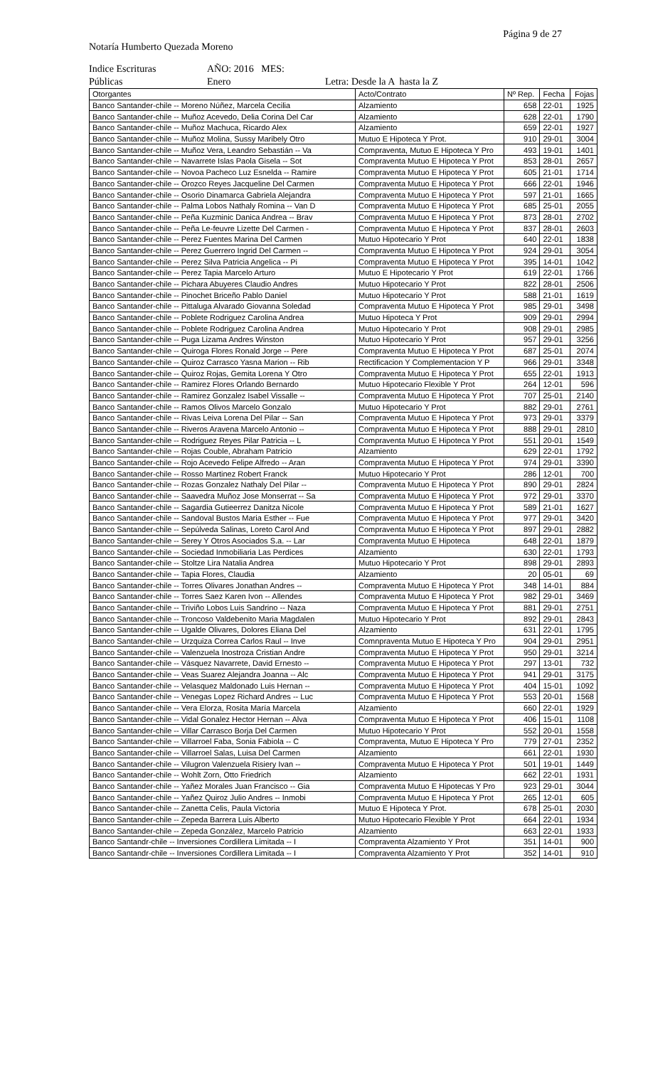Página 9 de 27
Notaría Humberto Quezada Moreno
Indice Escrituras
Públicas
AÑO: 2016 MES:
Enero
Letra: Desde la A hasta la Z
| Otorgantes | Acto/Contrato | Nº Rep. | Fecha | Fojas |
| --- | --- | --- | --- | --- |
| Banco Santander-chile -- Moreno Núñez, Marcela Cecilia | Alzamiento | 658 | 22-01 | 1925 |
| Banco Santander-chile -- Muñoz Acevedo, Delia Corina Del Car | Alzamiento | 628 | 22-01 | 1790 |
| Banco Santander-chile -- Muñoz Machuca, Ricardo Alex | Alzamiento | 659 | 22-01 | 1927 |
| Banco Santander-chile -- Muñoz Molina, Sussy Maribely Otro | Mutuo E Hipoteca Y Prot. | 910 | 29-01 | 3004 |
| Banco Santander-chile -- Muñoz Vera, Leandro Sebastián -- Va | Compraventa, Mutuo E Hipoteca Y Pro | 493 | 19-01 | 1401 |
| Banco Santander-chile -- Navarrete Islas Paola Gisela -- Sot | Compraventa Mutuo E Hipoteca Y Prot | 853 | 28-01 | 2657 |
| Banco Santander-chile -- Novoa Pacheco Luz Esnelda -- Ramire | Compraventa Mutuo E Hipoteca Y Prot | 605 | 21-01 | 1714 |
| Banco Santander-chile -- Orozco Reyes Jacqueline Del Carmen | Compraventa Mutuo E Hipoteca Y Prot | 666 | 22-01 | 1946 |
| Banco Santander-chile -- Osorio Dinamarca Gabriela Alejandra | Compraventa Mutuo E Hipoteca Y Prot | 597 | 21-01 | 1665 |
| Banco Santander-chile -- Palma Lobos Nathaly Romina -- Van D | Compraventa Mutuo E Hipoteca Y Prot | 685 | 25-01 | 2055 |
| Banco Santander-chile -- Peña Kuzminic Danica Andrea -- Brav | Compraventa Mutuo E Hipoteca Y Prot | 873 | 28-01 | 2702 |
| Banco Santander-chile -- Peña Le-feuvre Lizette Del Carmen - | Compraventa Mutuo E Hipoteca Y Prot | 837 | 28-01 | 2603 |
| Banco Santander-chile -- Perez Fuentes Marina Del Carmen | Mutuo Hipotecario Y Prot | 640 | 22-01 | 1838 |
| Banco Santander-chile -- Perez Guerrero Ingrid Del Carmen -- | Compraventa Mutuo E Hipoteca Y Prot | 924 | 29-01 | 3054 |
| Banco Santander-chile -- Perez Silva Patricia Angelica -- Pi | Compraventa Mutuo E Hipoteca Y Prot | 395 | 14-01 | 1042 |
| Banco Santander-chile -- Perez Tapia Marcelo Arturo | Mutuo E Hipotecario Y Prot | 619 | 22-01 | 1766 |
| Banco Santander-chile -- Pichara Abuyeres Claudio Andres | Mutuo Hipotecario Y Prot | 822 | 28-01 | 2506 |
| Banco Santander-chile -- Pinochet Briceño Pablo Daniel | Mutuo Hipotecario Y Prot | 588 | 21-01 | 1619 |
| Banco Santander-chile -- Pittaluga Alvarado Giovanna Soledad | Compraventa Mutuo E Hipoteca Y Prot | 985 | 29-01 | 3498 |
| Banco Santander-chile -- Poblete Rodriguez Carolina Andrea | Mutuo Hipoteca Y Prot | 909 | 29-01 | 2994 |
| Banco Santander-chile -- Poblete Rodriguez Carolina Andrea | Mutuo Hipotecario Y Prot | 908 | 29-01 | 2985 |
| Banco Santander-chile -- Puga Lizama Andres Winston | Mutuo Hipotecario Y Prot | 957 | 29-01 | 3256 |
| Banco Santander-chile -- Quiroga Flores Ronald Jorge -- Pere | Compraventa Mutuo E Hipoteca Y Prot | 687 | 25-01 | 2074 |
| Banco Santander-chile -- Quiroz Carrasco Yasna Marion -- Rib | Rectificacion Y Complementacion Y P | 966 | 29-01 | 3348 |
| Banco Santander-chile -- Quiroz Rojas, Gemita Lorena Y Otro | Compraventa Mutuo E Hipoteca Y Prot | 655 | 22-01 | 1913 |
| Banco Santander-chile -- Ramirez Flores Orlando Bernardo | Mutuo Hipotecario Flexible Y Prot | 264 | 12-01 | 596 |
| Banco Santander-chile -- Ramirez Gonzalez Isabel Vissalle -- | Compraventa Mutuo E Hipoteca Y Prot | 707 | 25-01 | 2140 |
| Banco Santander-chile -- Ramos Olivos Marcelo Gonzalo | Mutuo Hipotecario Y Prot | 882 | 29-01 | 2761 |
| Banco Santander-chile -- Rivas Leiva Lorena Del Pilar -- San | Compraventa Mutuo E Hipoteca Y Prot | 973 | 29-01 | 3379 |
| Banco Santander-chile -- Riveros Aravena Marcelo Antonio -- | Compraventa Mutuo E Hipoteca Y Prot | 888 | 29-01 | 2810 |
| Banco Santander-chile -- Rodriguez Reyes Pilar Patricia -- L | Compraventa Mutuo E Hipoteca Y Prot | 551 | 20-01 | 1549 |
| Banco Santander-chile -- Rojas Couble, Abraham Patricio | Alzamiento | 629 | 22-01 | 1792 |
| Banco Santander-chile -- Rojo Acevedo Felipe Alfredo -- Aran | Compraventa Mutuo E Hipoteca Y Prot | 974 | 29-01 | 3390 |
| Banco Santander-chile -- Rosso Martinez Robert Franck | Mutuo Hipotecario Y Prot | 286 | 12-01 | 700 |
| Banco Santander-chile -- Rozas Gonzalez Nathaly Del Pilar -- | Compraventa Mutuo E Hipoteca Y Prot | 890 | 29-01 | 2824 |
| Banco Santander-chile -- Saavedra Muñoz Jose Monserrat -- Sa | Compraventa Mutuo E Hipoteca Y Prot | 972 | 29-01 | 3370 |
| Banco Santander-chile -- Sagardia Gutieerrez Danitza Nicole | Compraventa Mutuo E Hipoteca Y Prot | 589 | 21-01 | 1627 |
| Banco Santander-chile -- Sandoval Bustos Maria Esther -- Fue | Compraventa Mutuo E Hipoteca Y Prot | 977 | 29-01 | 3420 |
| Banco Santander-chile -- Sepúlveda Salinas, Loreto Carol And | Compraventa Mutuo E Hipoteca Y Prot | 897 | 29-01 | 2882 |
| Banco Santander-chile -- Serey Y Otros Asociados S.a. -- Lar | Compraventa Mutuo E Hipoteca | 648 | 22-01 | 1879 |
| Banco Santander-chile -- Sociedad Inmobiliaria Las Perdices | Alzamiento | 630 | 22-01 | 1793 |
| Banco Santander-chile -- Stoltze Lira Natalia Andrea | Mutuo Hipotecario Y Prot | 898 | 29-01 | 2893 |
| Banco Santander-chile -- Tapia Flores, Claudia | Alzamiento | 20 | 05-01 | 69 |
| Banco Santander-chile -- Torres Olivares Jonathan Andres -- | Compraventa Mutuo E Hipoteca Y Prot | 348 | 14-01 | 884 |
| Banco Santander-chile -- Torres Saez Karen Ivon -- Allendes | Compraventa Mutuo E Hipoteca Y Prot | 982 | 29-01 | 3469 |
| Banco Santander-chile -- Triviño Lobos Luis Sandrino -- Naza | Compraventa Mutuo E Hipoteca Y Prot | 881 | 29-01 | 2751 |
| Banco Santander-chile -- Troncoso Valdebenito Maria Magdalen | Mutuo Hipotecario Y Prot | 892 | 29-01 | 2843 |
| Banco Santander-chile -- Ugalde Olivares, Dolores Eliana Del | Alzamiento | 631 | 22-01 | 1795 |
| Banco Santander-chile -- Urzquiza Correa Carlos Raul -- Inve | Comnpraventa Mutuo E Hipoteca Y Pro | 904 | 29-01 | 2951 |
| Banco Santander-chile -- Valenzuela Inostroza Cristian Andre | Compraventa Mutuo E Hipoteca Y Prot | 950 | 29-01 | 3214 |
| Banco Santander-chile -- Vásquez Navarrete, David Ernesto -- | Compraventa Mutuo E Hipoteca Y Prot | 297 | 13-01 | 732 |
| Banco Santander-chile -- Veas Suarez Alejandra Joanna -- Alc | Compraventa Mutuo E Hipoteca Y Prot | 941 | 29-01 | 3175 |
| Banco Santander-chile -- Velasquez Maldonado Luis Hernan -- | Compraventa Mutuo E Hipoteca Y Prot | 404 | 15-01 | 1092 |
| Banco Santander-chile -- Venegas Lopez Richard Andres -- Luc | Compraventa Mutuo E Hipoteca Y Prot | 553 | 20-01 | 1568 |
| Banco Santander-chile -- Vera Elorza, Rosita María Marcela | Alzamiento | 660 | 22-01 | 1929 |
| Banco Santander-chile -- Vidal Gonalez Hector Hernan -- Alva | Compraventa Mutuo E Hipoteca Y Prot | 406 | 15-01 | 1108 |
| Banco Santander-chile -- Villar Carrasco Borja Del Carmen | Mutuo Hipotecario Y Prot | 552 | 20-01 | 1558 |
| Banco Santander-chile -- Villarroel Faba, Sonia Fabiola -- C | Compraventa, Mutuo E Hipoteca Y Pro | 779 | 27-01 | 2352 |
| Banco Santander-chile -- Villarroel Salas, Luisa Del Carmen | Alzamiento | 661 | 22-01 | 1930 |
| Banco Santander-chile -- Vilugron Valenzuela Risiery Ivan -- | Compraventa Mutuo E Hipoteca Y Prot | 501 | 19-01 | 1449 |
| Banco Santander-chile -- Wohlt Zorn, Otto Friedrich | Alzamiento | 662 | 22-01 | 1931 |
| Banco Santander-chile -- Yañez Morales Juan Francisco -- Gia | Compraventa Mutuo E Hipotecas Y Pro | 923 | 29-01 | 3044 |
| Banco Santander-chile -- Yañez Quiroz Julio Andres -- Inmobi | Compraventa Mutuo E Hipoteca Y Prot | 265 | 12-01 | 605 |
| Banco Santander-chile -- Zanetta Celis, Paula Victoria | Mutuo E Hipoteca Y Prot. | 678 | 25-01 | 2030 |
| Banco Santander-chile -- Zepeda Barrera Luis Alberto | Mutuo Hipotecario Flexible Y Prot | 664 | 22-01 | 1934 |
| Banco Santander-chile -- Zepeda González, Marcelo Patricio | Alzamiento | 663 | 22-01 | 1933 |
| Banco Santandr-chile -- Inversiones Cordillera Limitada -- I | Compraventa Alzamiento Y Prot | 351 | 14-01 | 900 |
| Banco Santandr-chile -- Inversiones Cordillera Limitada -- I | Compraventa Alzamiento Y Prot | 352 | 14-01 | 910 |